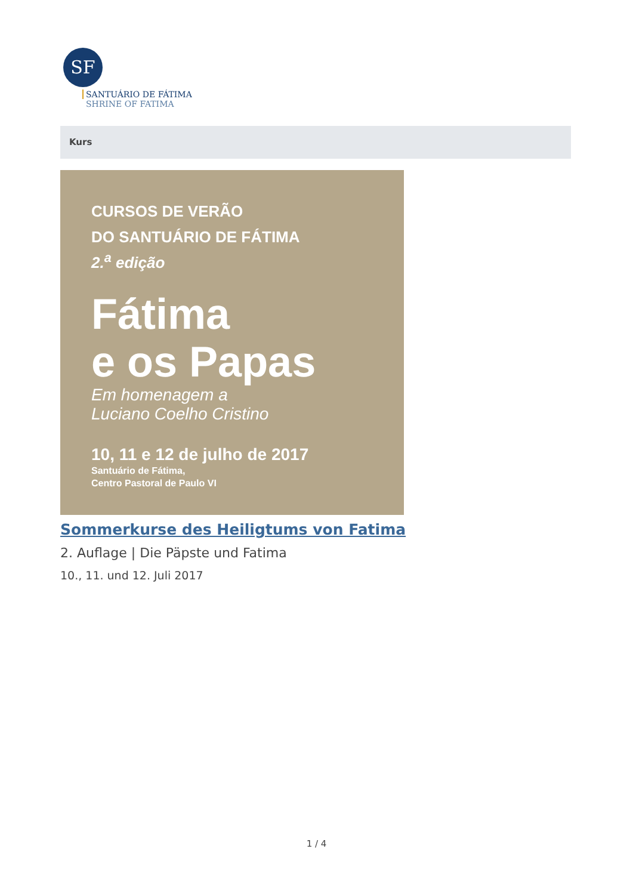SF
SANTUÁRIO DE FÁTIMA
SHRINE OF FATIMA
Kurs
CURSOS DE VERÃO
DO SANTUÁRIO DE FÁTIMA
2.<sup>a</sup> edição
Fátima
e os Papas
Em homenagem a
Luciano Coelho Cristino
10, 11 e 12 de julho de 2017
Santuário de Fátima,
Centro Pastoral de Paulo VI
Sommerkurse des Heiligtums von Fatima
2. Auflage | Die Päpste und Fatima
10., 11. und 12. Juli 2017
1 / 4